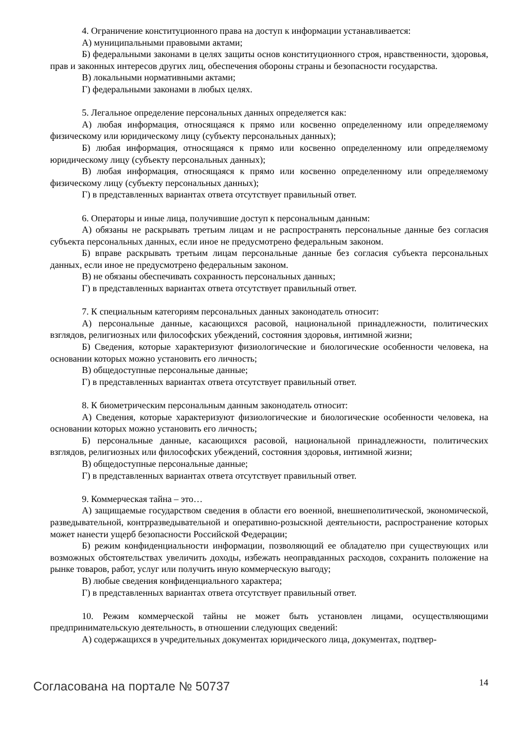4. Ограничение конституционного права на доступ к информации устанавливается:
А) муниципальными правовыми актами;
Б) федеральными законами в целях защиты основ конституционного строя, нравственности, здоровья, прав и законных интересов других лиц, обеспечения обороны страны и безопасности государства.
В) локальными нормативными актами;
Г) федеральными законами в любых целях.
5. Легальное определение персональных данных определяется как:
А) любая информация, относящаяся к прямо или косвенно определенному или определяемому физическому или юридическому лицу (субъекту персональных данных);
Б) любая информация, относящаяся к прямо или косвенно определенному или определяемому юридическому лицу (субъекту персональных данных);
В) любая информация, относящаяся к прямо или косвенно определенному или определяемому физическому лицу (субъекту персональных данных);
Г) в представленных вариантах ответа отсутствует правильный ответ.
6. Операторы и иные лица, получившие доступ к персональным данным:
А) обязаны не раскрывать третьим лицам и не распространять персональные данные без согласия субъекта персональных данных, если иное не предусмотрено федеральным законом.
Б) вправе раскрывать третьим лицам персональные данные без согласия субъекта персональных данных, если иное не предусмотрено федеральным законом.
В) не обязаны обеспечивать сохранность персональных данных;
Г) в представленных вариантах ответа отсутствует правильный ответ.
7. К специальным категориям персональных данных законодатель относит:
А) персональные данные, касающихся расовой, национальной принадлежности, политических взглядов, религиозных или философских убеждений, состояния здоровья, интимной жизни;
Б) Сведения, которые характеризуют физиологические и биологические особенности человека, на основании которых можно установить его личность;
В) общедоступные персональные данные;
Г) в представленных вариантах ответа отсутствует правильный ответ.
8. К биометрическим персональным данным законодатель относит:
А) Сведения, которые характеризуют физиологические и биологические особенности человека, на основании которых можно установить его личность;
Б) персональные данные, касающихся расовой, национальной принадлежности, политических взглядов, религиозных или философских убеждений, состояния здоровья, интимной жизни;
В) общедоступные персональные данные;
Г) в представленных вариантах ответа отсутствует правильный ответ.
9. Коммерческая тайна – это…
А) защищаемые государством сведения в области его военной, внешнеполитической, экономической, разведывательной, контрразведывательной и оперативно-розыскной деятельности, распространение которых может нанести ущерб безопасности Российской Федерации;
Б) режим конфиденциальности информации, позволяющий ее обладателю при существующих или возможных обстоятельствах увеличить доходы, избежать неоправданных расходов, сохранить положение на рынке товаров, работ, услуг или получить иную коммерческую выгоду;
В) любые сведения конфиденциального характера;
Г) в представленных вариантах ответа отсутствует правильный ответ.
10. Режим коммерческой тайны не может быть установлен лицами, осуществляющими предпринимательскую деятельность, в отношении следующих сведений:
А) содержащихся в учредительных документах юридического лица, документах, подтвер-
Согласована на портале № 50737
14